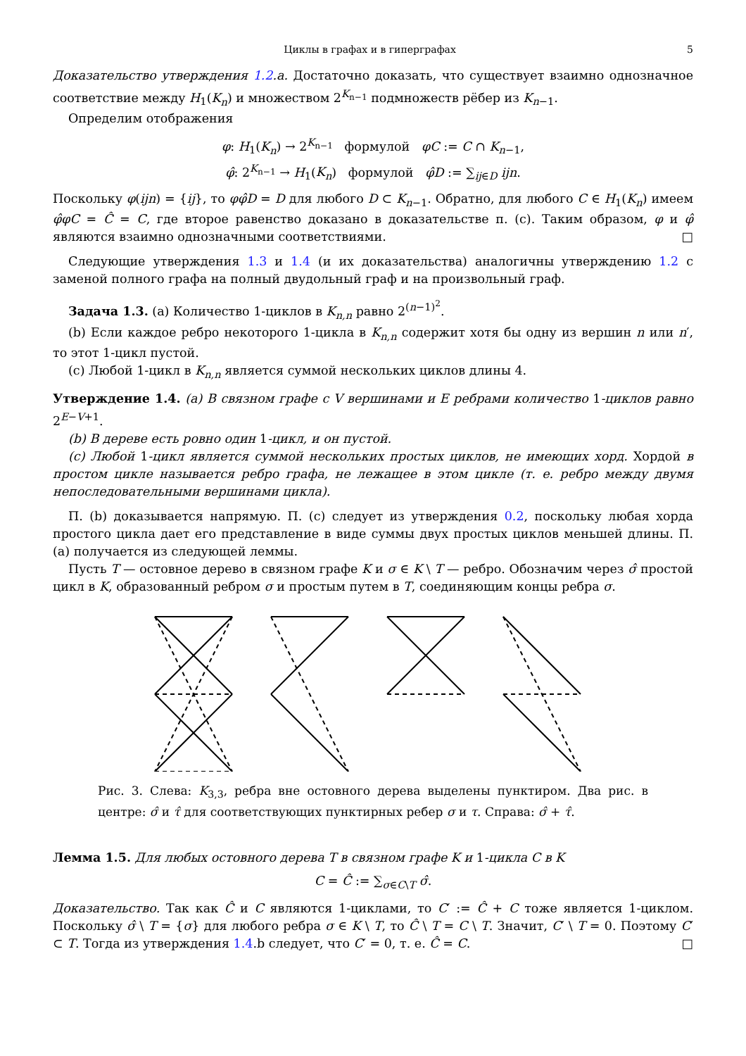Циклы в графах и в гиперграфах 5
Доказательство утверждения 1.2.a. Достаточно доказать, что существует взаимно однозначное соответствие между H<sub>1</sub>(K<sub>n</sub>) и множеством 2<sup>K<sub>n−1</sub></sup> подмножеств рёбер из K<sub>n−1</sub>.
Определим отображения
φ: H<sub>1</sub>(K<sub>n</sub>) → 2<sup>K<sub>n−1</sub></sup> формулой φC := C ∩ K<sub>n−1</sub>,
φ̂: 2<sup>K<sub>n−1</sub></sup> → H<sub>1</sub>(K<sub>n</sub>) формулой φ̂D := ∑<sub>ij∈D</sub> ijn.
Поскольку φ(ijn) = {ij}, то φφ̂D = D для любого D ⊂ K<sub>n−1</sub>. Обратно, для любого C ∈ H<sub>1</sub>(K<sub>n</sub>) имеем φ̂φC = Ĉ = C, где второе равенство доказано в доказательстве п. (c). Таким образом, φ и φ̂ являются взаимно однозначными соответствиями. □
Следующие утверждения 1.3 и 1.4 (и их доказательства) аналогичны утверждению 1.2 с заменой полного графа на полный двудольный граф и на произвольный граф.
Задача 1.3. (a) Количество 1-циклов в K<sub>n,n</sub> равно 2<sup>(n−1)<sup>2</sup></sup>.
(b) Если каждое ребро некоторого 1-цикла в K<sub>n,n</sub> содержит хотя бы одну из вершин n или n′, то этот 1-цикл пустой.
(c) Любой 1-цикл в K<sub>n,n</sub> является суммой нескольких циклов длины 4.
Утверждение 1.4. (a) В связном графе с V вершинами и E ребрами количество 1-циклов равно 2<sup>E−V+1</sup>.
(b) В дереве есть ровно один 1-цикл, и он пустой.
(c) Любой 1-цикл является суммой нескольких простых циклов, не имеющих хорд. Хордой в простом цикле называется ребро графа, не лежащее в этом цикле (т. е. ребро между двумя непоследовательными вершинами цикла).
П. (b) доказывается напрямую. П. (c) следует из утверждения 0.2, поскольку любая хорда простого цикла дает его представление в виде суммы двух простых циклов меньшей длины. П. (a) получается из следующей леммы.
Пусть T — остовное дерево в связном графе K и σ ∈ K \ T — ребро. Обозначим через σ̂ простой цикл в K, образованный ребром σ и простым путем в T, соединяющим концы ребра σ.
Рис. 3. Слева: K<sub>3,3</sub>, ребра вне остовного дерева выделены пунктиром. Два рис. в центре: σ̂ и τ̂ для соответствующих пунктирных ребер σ и τ. Справа: σ̂ + τ̂.
Лемма 1.5. Для любых остовного дерева T в связном графе K и 1-цикла C в K
C = Ĉ := ∑<sub>σ∈C\T</sub> σ̂.
Доказательство. Так как Ĉ и C являются 1-циклами, то C′ := Ĉ + C тоже является 1-циклом. Поскольку σ̂ \ T = {σ} для любого ребра σ ∈ K \ T, то Ĉ \ T = C \ T. Значит, C′ \ T = 0. Поэтому C′ ⊂ T. Тогда из утверждения 1.4.b следует, что C′ = 0, т. е. Ĉ = C. □